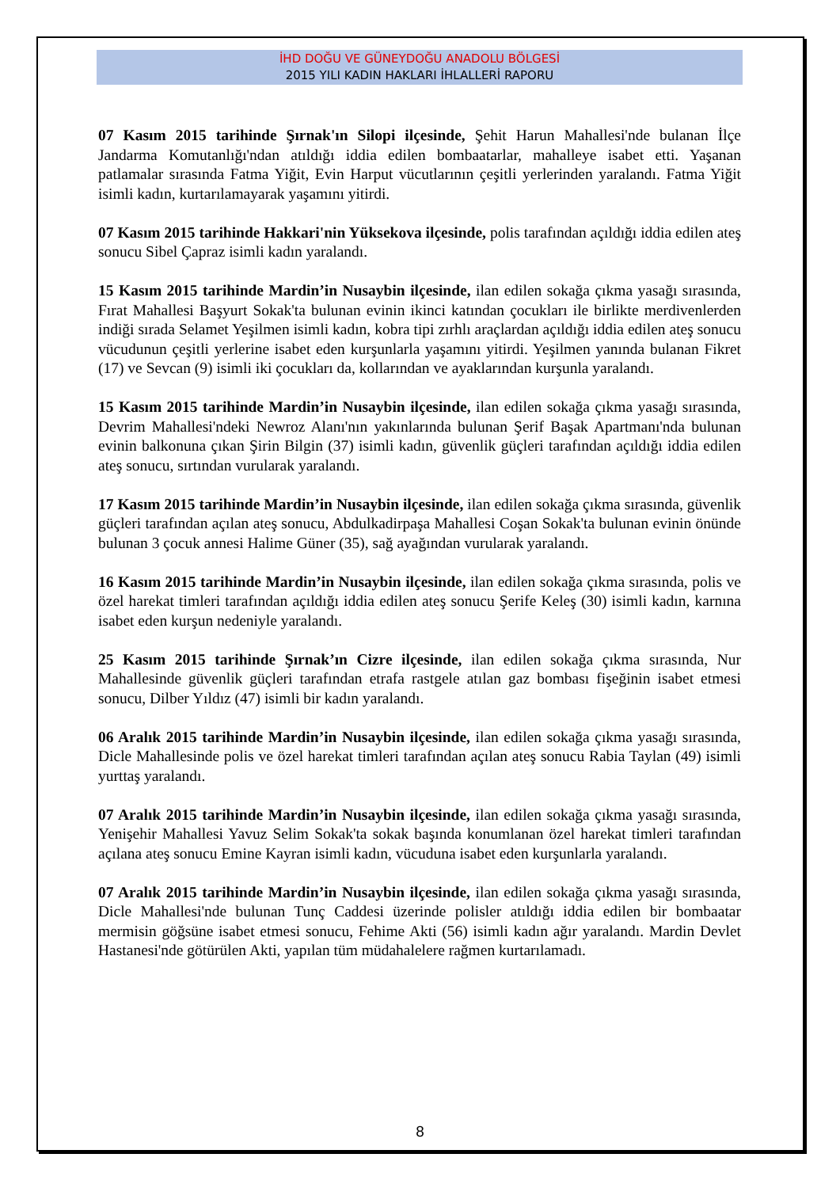İHD DOĞU VE GÜNEYDOĞU ANADOLU BÖLGESİ
2015 YILI KADIN HAKLARI İHLALLERİ RAPORU
07 Kasım 2015 tarihinde Şırnak'ın Silopi ilçesinde, Şehit Harun Mahallesi'nde bulanan İlçe Jandarma Komutanlığı'ndan atıldığı iddia edilen bombaatarlar, mahalleye isabet etti. Yaşanan patlamalar sırasında Fatma Yiğit, Evin Harput vücutlarının çeşitli yerlerinden yaralandı. Fatma Yiğit isimli kadın, kurtarılamayarak yaşamını yitirdi.
07 Kasım 2015 tarihinde Hakkari'nin Yüksekova ilçesinde, polis tarafından açıldığı iddia edilen ateş sonucu Sibel Çapraz isimli kadın yaralandı.
15 Kasım 2015 tarihinde Mardin’in Nusaybin ilçesinde, ilan edilen sokağa çıkma yasağı sırasında, Fırat Mahallesi Başyurt Sokak'ta bulunan evinin ikinci katından çocukları ile birlikte merdivenlerden indiği sırada Selamet Yeşilmen isimli kadın, kobra tipi zırhlı araçlardan açıldığı iddia edilen ateş sonucu vücudunun çeşitli yerlerine isabet eden kurşunlarla yaşamını yitirdi. Yeşilmen yanında bulanan Fikret (17) ve Sevcan (9) isimli iki çocukları da, kollarından ve ayaklarından kurşunla yaralandı.
15 Kasım 2015 tarihinde Mardin’in Nusaybin ilçesinde, ilan edilen sokağa çıkma yasağı sırasında, Devrim Mahallesi'ndeki Newroz Alanı'nın yakınlarında bulunan Şerif Başak Apartmanı'nda bulunan evinin balkonuna çıkan Şirin Bilgin (37) isimli kadın, güvenlik güçleri tarafından açıldığı iddia edilen ateş sonucu, sırtından vurularak yaralandı.
17 Kasım 2015 tarihinde Mardin’in Nusaybin ilçesinde, ilan edilen sokağa çıkma sırasında, güvenlik güçleri tarafından açılan ateş sonucu, Abdulkadirpaşa Mahallesi Coşan Sokak'ta bulunan evinin önünde bulunan 3 çocuk annesi Halime Güner (35), sağ ayağından vurularak yaralandı.
16 Kasım 2015 tarihinde Mardin’in Nusaybin ilçesinde, ilan edilen sokağa çıkma sırasında, polis ve özel harekat timleri tarafından açıldığı iddia edilen ateş sonucu Şerife Keleş (30) isimli kadın, karnına isabet eden kurşun nedeniyle yaralandı.
25 Kasım 2015 tarihinde Şırnak’ın Cizre ilçesinde, ilan edilen sokağa çıkma sırasında, Nur Mahallesinde güvenlik güçleri tarafından etrafa rastgele atılan gaz bombası fişeğinin isabet etmesi sonucu, Dilber Yıldız (47) isimli bir kadın yaralandı.
06 Aralık 2015 tarihinde Mardin’in Nusaybin ilçesinde, ilan edilen sokağa çıkma yasağı sırasında, Dicle Mahallesinde polis ve özel harekat timleri tarafından açılan ateş sonucu Rabia Taylan (49) isimli yurttaş yaralandı.
07 Aralık 2015 tarihinde Mardin’in Nusaybin ilçesinde, ilan edilen sokağa çıkma yasağı sırasında, Yenişehir Mahallesi Yavuz Selim Sokak'ta sokak başında konumlanan özel harekat timleri tarafından açılana ateş sonucu Emine Kayran isimli kadın, vücuduna isabet eden kurşunlarla yaralandı.
07 Aralık 2015 tarihinde Mardin’in Nusaybin ilçesinde, ilan edilen sokağa çıkma yasağı sırasında, Dicle Mahallesi'nde bulunan Tunç Caddesi üzerinde polisler atıldığı iddia edilen bir bombaatar mermisin göğsüne isabet etmesi sonucu, Fehime Akti (56) isimli kadın ağır yaralandı. Mardin Devlet Hastanesi'nde götürülen Akti, yapılan tüm müdahalelere rağmen kurtarılamadı.
8